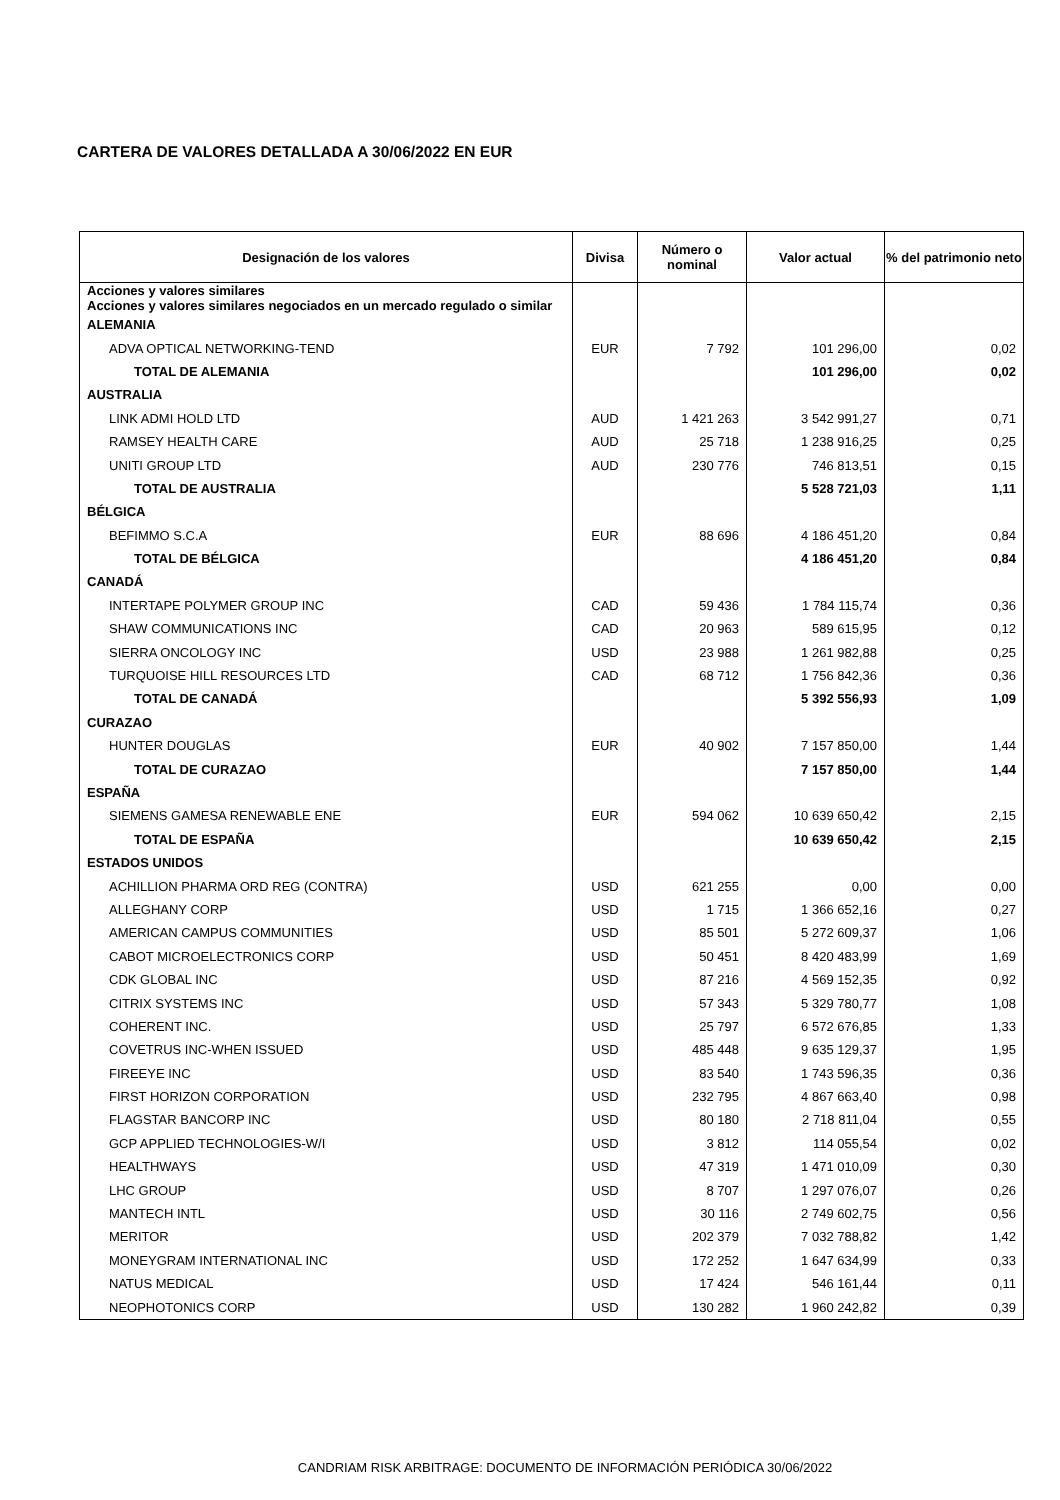CARTERA DE VALORES DETALLADA A 30/06/2022 EN EUR
| Designación de los valores | Divisa | Número o nominal | Valor actual | % del patrimonio neto |
| --- | --- | --- | --- | --- |
| Acciones y valores similares Acciones y valores similares negociados en un mercado regulado o similar | | | | |
| ALEMANIA | | | | |
| ADVA OPTICAL NETWORKING-TEND | EUR | 7 792 | 101 296,00 | 0,02 |
| TOTAL DE ALEMANIA | | | 101 296,00 | 0,02 |
| AUSTRALIA | | | | |
| LINK ADMI HOLD LTD | AUD | 1 421 263 | 3 542 991,27 | 0,71 |
| RAMSEY HEALTH CARE | AUD | 25 718 | 1 238 916,25 | 0,25 |
| UNITI GROUP LTD | AUD | 230 776 | 746 813,51 | 0,15 |
| TOTAL DE AUSTRALIA | | | 5 528 721,03 | 1,11 |
| BÉLGICA | | | | |
| BEFIMMO S.C.A | EUR | 88 696 | 4 186 451,20 | 0,84 |
| TOTAL DE BÉLGICA | | | 4 186 451,20 | 0,84 |
| CANADÁ | | | | |
| INTERTAPE POLYMER GROUP INC | CAD | 59 436 | 1 784 115,74 | 0,36 |
| SHAW COMMUNICATIONS INC | CAD | 20 963 | 589 615,95 | 0,12 |
| SIERRA ONCOLOGY INC | USD | 23 988 | 1 261 982,88 | 0,25 |
| TURQUOISE HILL RESOURCES LTD | CAD | 68 712 | 1 756 842,36 | 0,36 |
| TOTAL DE CANADÁ | | | 5 392 556,93 | 1,09 |
| CURAZAO | | | | |
| HUNTER DOUGLAS | EUR | 40 902 | 7 157 850,00 | 1,44 |
| TOTAL DE CURAZAO | | | 7 157 850,00 | 1,44 |
| ESPAÑA | | | | |
| SIEMENS GAMESA RENEWABLE ENE | EUR | 594 062 | 10 639 650,42 | 2,15 |
| TOTAL DE ESPAÑA | | | 10 639 650,42 | 2,15 |
| ESTADOS UNIDOS | | | | |
| ACHILLION PHARMA ORD REG (CONTRA) | USD | 621 255 | 0,00 | 0,00 |
| ALLEGHANY CORP | USD | 1 715 | 1 366 652,16 | 0,27 |
| AMERICAN CAMPUS COMMUNITIES | USD | 85 501 | 5 272 609,37 | 1,06 |
| CABOT MICROELECTRONICS CORP | USD | 50 451 | 8 420 483,99 | 1,69 |
| CDK GLOBAL INC | USD | 87 216 | 4 569 152,35 | 0,92 |
| CITRIX SYSTEMS INC | USD | 57 343 | 5 329 780,77 | 1,08 |
| COHERENT INC. | USD | 25 797 | 6 572 676,85 | 1,33 |
| COVETRUS INC-WHEN ISSUED | USD | 485 448 | 9 635 129,37 | 1,95 |
| FIREEYE INC | USD | 83 540 | 1 743 596,35 | 0,36 |
| FIRST HORIZON CORPORATION | USD | 232 795 | 4 867 663,40 | 0,98 |
| FLAGSTAR BANCORP INC | USD | 80 180 | 2 718 811,04 | 0,55 |
| GCP APPLIED TECHNOLOGIES-W/I | USD | 3 812 | 114 055,54 | 0,02 |
| HEALTHWAYS | USD | 47 319 | 1 471 010,09 | 0,30 |
| LHC GROUP | USD | 8 707 | 1 297 076,07 | 0,26 |
| MANTECH INTL | USD | 30 116 | 2 749 602,75 | 0,56 |
| MERITOR | USD | 202 379 | 7 032 788,82 | 1,42 |
| MONEYGRAM INTERNATIONAL INC | USD | 172 252 | 1 647 634,99 | 0,33 |
| NATUS MEDICAL | USD | 17 424 | 546 161,44 | 0,11 |
| NEOPHOTONICS CORP | USD | 130 282 | 1 960 242,82 | 0,39 |
CANDRIAM RISK ARBITRAGE: DOCUMENTO DE INFORMACIÓN PERIÓDICA 30/06/2022